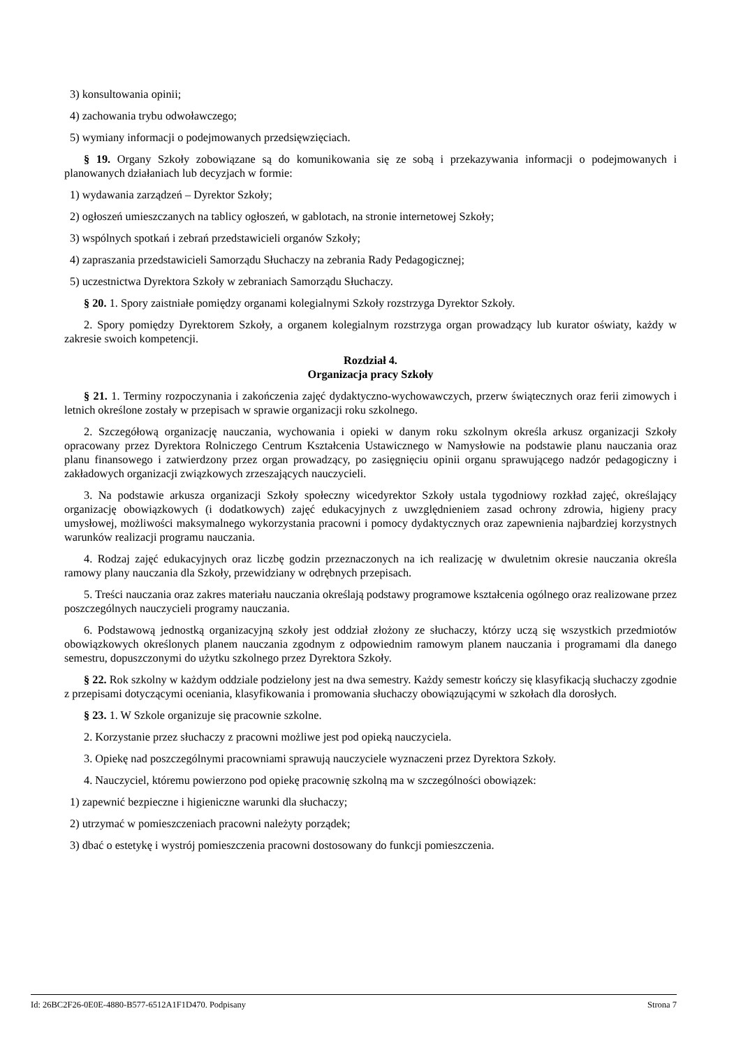3) konsultowania opinii;
4) zachowania trybu odwoławczego;
5) wymiany informacji o podejmowanych przedsięwzięciach.
§ 19. Organy Szkoły zobowiązane są do komunikowania się ze sobą i przekazywania informacji o podejmowanych i planowanych działaniach lub decyzjach w formie:
1) wydawania zarządzeń – Dyrektor Szkoły;
2) ogłoszeń umieszczanych na tablicy ogłoszeń, w gablotach, na stronie internetowej Szkoły;
3) wspólnych spotkań i zebrań przedstawicieli organów Szkoły;
4) zapraszania przedstawicieli Samorządu Słuchaczy na zebrania Rady Pedagogicznej;
5) uczestnictwa Dyrektora Szkoły w zebraniach Samorządu Słuchaczy.
§ 20. 1. Spory zaistniałe pomiędzy organami kolegialnymi Szkoły rozstrzyga Dyrektor Szkoły.
2. Spory pomiędzy Dyrektorem Szkoły, a organem kolegialnym rozstrzyga organ prowadzący lub kurator oświaty, każdy w zakresie swoich kompetencji.
Rozdział 4.
Organizacja pracy Szkoły
§ 21. 1. Terminy rozpoczynania i zakończenia zajęć dydaktyczno-wychowawczych, przerw świątecznych oraz ferii zimowych i letnich określone zostały w przepisach w sprawie organizacji roku szkolnego.
2. Szczegółową organizację nauczania, wychowania i opieki w danym roku szkolnym określa arkusz organizacji Szkoły opracowany przez Dyrektora Rolniczego Centrum Kształcenia Ustawicznego w Namysłowie na podstawie planu nauczania oraz planu finansowego i zatwierdzony przez organ prowadzący, po zasięgnięciu opinii organu sprawującego nadzór pedagogiczny i zakładowych organizacji związkowych zrzeszających nauczycieli.
3. Na podstawie arkusza organizacji Szkoły społeczny wicedyrektor Szkoły ustala tygodniowy rozkład zajęć, określający organizację obowiązkowych (i dodatkowych) zajęć edukacyjnych z uwzględnieniem zasad ochrony zdrowia, higieny pracy umysłowej, możliwości maksymalnego wykorzystania pracowni i pomocy dydaktycznych oraz zapewnienia najbardziej korzystnych warunków realizacji programu nauczania.
4. Rodzaj zajęć edukacyjnych oraz liczbę godzin przeznaczonych na ich realizację w dwuletnim okresie nauczania określa ramowy plany nauczania dla Szkoły, przewidziany w odrębnych przepisach.
5. Treści nauczania oraz zakres materiału nauczania określają podstawy programowe kształcenia ogólnego oraz realizowane przez poszczególnych nauczycieli programy nauczania.
6. Podstawową jednostką organizacyjną szkoły jest oddział złożony ze słuchaczy, którzy uczą się wszystkich przedmiotów obowiązkowych określonych planem nauczania zgodnym z odpowiednim ramowym planem nauczania i programami dla danego semestru, dopuszczonymi do użytku szkolnego przez Dyrektora Szkoły.
§ 22. Rok szkolny w każdym oddziale podzielony jest na dwa semestry. Każdy semestr kończy się klasyfikacją słuchaczy zgodnie z przepisami dotyczącymi oceniania, klasyfikowania i promowania słuchaczy obowiązującymi w szkołach dla dorosłych.
§ 23. 1. W Szkole organizuje się pracownie szkolne.
2. Korzystanie przez słuchaczy z pracowni możliwe jest pod opieką nauczyciela.
3. Opiekę nad poszczególnymi pracowniami sprawują nauczyciele wyznaczeni przez Dyrektora Szkoły.
4. Nauczyciel, któremu powierzono pod opiekę pracownię szkolną ma w szczególności obowiązek:
1) zapewnić bezpieczne i higieniczne warunki dla słuchaczy;
2) utrzymać w pomieszczeniach pracowni należyty porządek;
3) dbać o estetykę i wystrój pomieszczenia pracowni dostosowany do funkcji pomieszczenia.
Id: 26BC2F26-0E0E-4880-B577-6512A1F1D470. Podpisany Strona 7